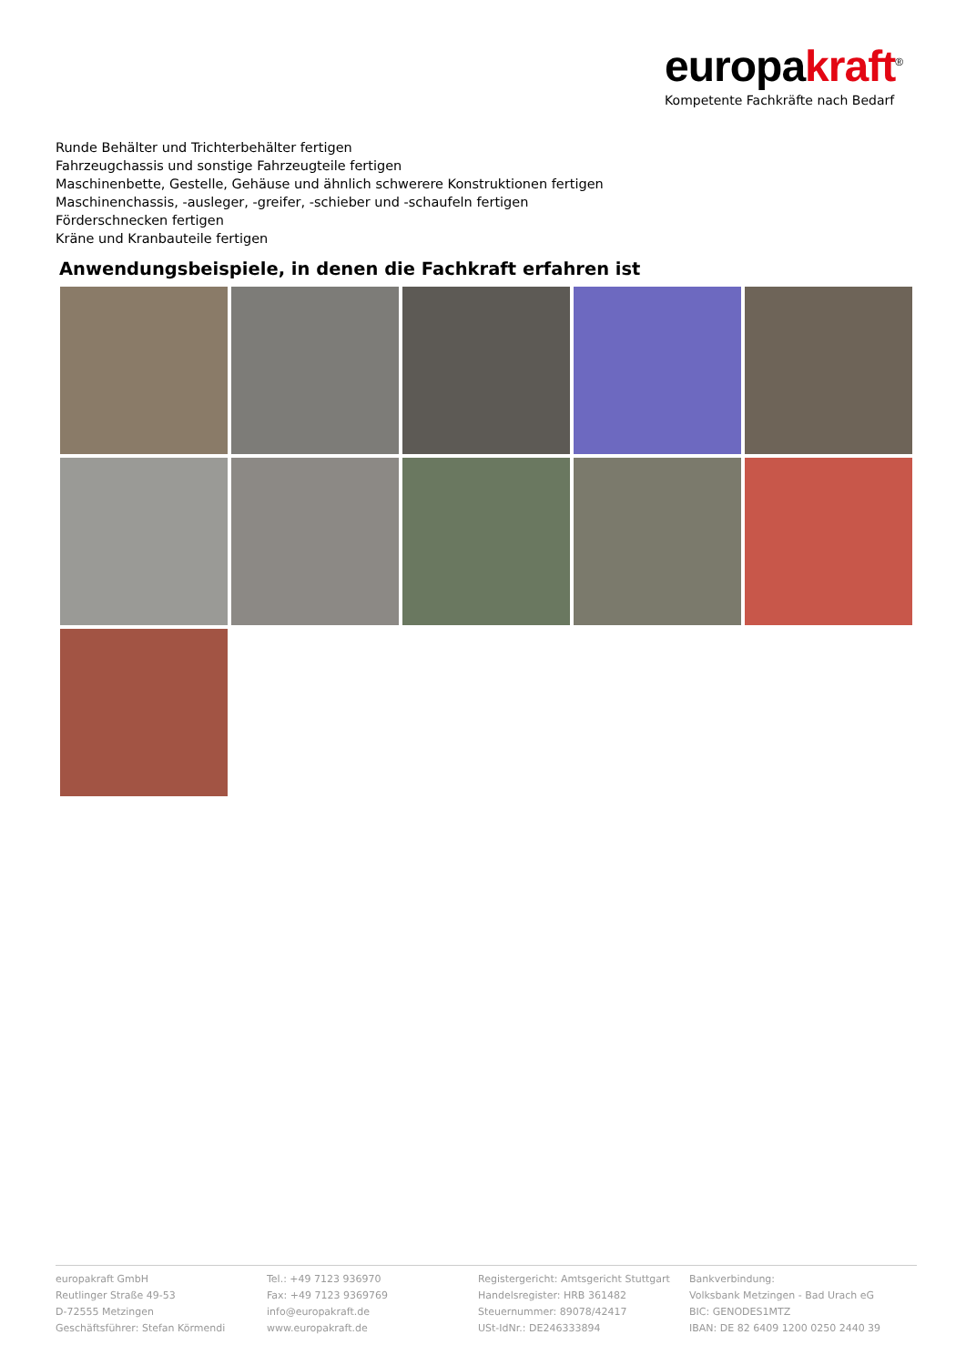europakraft<sup>®</sup>
Kompetente Fachkräfte nach Bedarf
Runde Behälter und Trichterbehälter fertigen
Fahrzeugchassis und sonstige Fahrzeugteile fertigen
Maschinenbette, Gestelle, Gehäuse und ähnlich schwerere Konstruktionen fertigen
Maschinenchassis, -ausleger, -greifer, -schieber und -schaufeln fertigen
Förderschnecken fertigen
Kräne und Kranbauteile fertigen
Anwendungsbeispiele, in denen die Fachkraft erfahren ist
europakraft GmbH
Reutlinger Straße 49-53
D-72555 Metzingen
Geschäftsführer: Stefan Körmendi
Tel.: +49 7123 936970
Fax: +49 7123 9369769
info@europakraft.de
www.europakraft.de
Registergericht: Amtsgericht Stuttgart
Handelsregister: HRB 361482
Steuernummer: 89078/42417
USt-IdNr.: DE246333894
Bankverbindung:
Volksbank Metzingen - Bad Urach eG
BIC: GENODES1MTZ
IBAN: DE 82 6409 1200 0250 2440 39